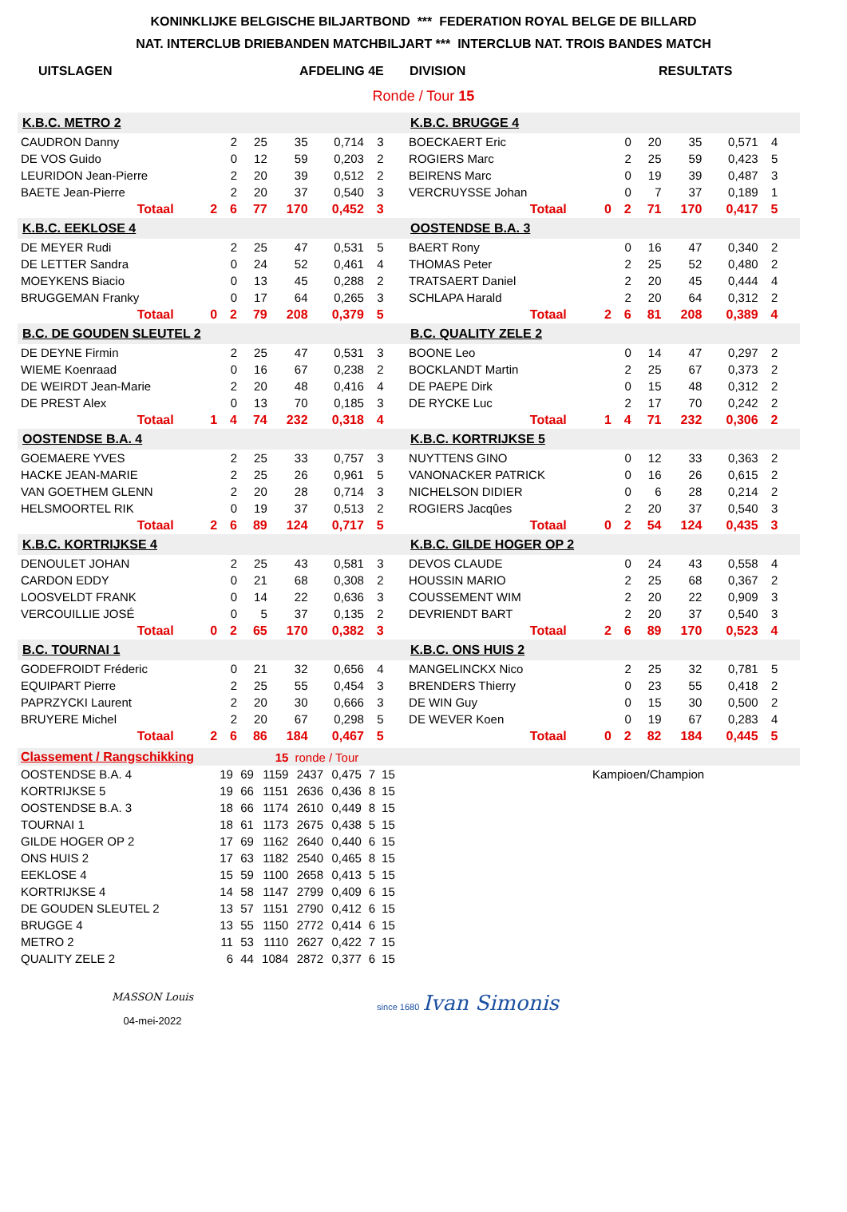KONINKLIJKE BELGISCHE BILJARTBOND *** FEDERATION ROYAL BELGE DE BILLARD
NAT. INTERCLUB DRIEBANDEN MATCHBILJART *** INTERCLUB NAT. TROIS BANDES MATCH
UITSLAGEN AFDELING 4E DIVISION RESULTATS
Ronde / Tour 15
| K.B.C. METRO 2 | | | | | | | | | | K.B.C. BRUGGE 4 | | | | | | | | | |
| CAUDRON Danny | | | 2 | 25 | 35 | 0,714 | 3 | | | BOECKAERT Eric | | | 0 | 20 | 35 | 0,571 | 4 | | |
| DE VOS Guido | | | 0 | 12 | 59 | 0,203 | 2 | | | ROGIERS Marc | | | 2 | 25 | 59 | 0,423 | 5 | | |
| LEURIDON Jean-Pierre | | | 2 | 20 | 39 | 0,512 | 2 | | | BEIRENS Marc | | | 0 | 19 | 39 | 0,487 | 3 | | |
| BAETE Jean-Pierre | | | 2 | 20 | 37 | 0,540 | 3 | | | VERCRUYSSE Johan | | | 0 | 7 | 37 | 0,189 | 1 | | |
| | Totaal | 2 | 6 | 77 | 170 | 0,452 | 3 | | | | Totaal | 0 | 2 | 71 | 170 | 0,417 | 5 | | |
| K.B.C. EEKLOSE 4 | | | | | | | | | | OOSTENDSE B.A. 3 | | | | | | | | | |
| DE MEYER Rudi | | | 2 | 25 | 47 | 0,531 | 5 | | | BAERT Rony | | | 0 | 16 | 47 | 0,340 | 2 | | |
| DE LETTER Sandra | | | 0 | 24 | 52 | 0,461 | 4 | | | THOMAS Peter | | | 2 | 25 | 52 | 0,480 | 2 | | |
| MOEYKENS Biacio | | | 0 | 13 | 45 | 0,288 | 2 | | | TRATSAERT Daniel | | | 2 | 20 | 45 | 0,444 | 4 | | |
| BRUGGEMAN Franky | | | 0 | 17 | 64 | 0,265 | 3 | | | SCHLAPA Harald | | | 2 | 20 | 64 | 0,312 | 2 | | |
| | Totaal | 0 | 2 | 79 | 208 | 0,379 | 5 | | | | Totaal | 2 | 6 | 81 | 208 | 0,389 | 4 | | |
| B.C. DE GOUDEN SLEUTEL 2 | | | | | | | | | | B.C. QUALITY ZELE 2 | | | | | | | | | |
| DE DEYNE Firmin | | | 2 | 25 | 47 | 0,531 | 3 | | | BOONE Leo | | | 0 | 14 | 47 | 0,297 | 2 | | |
| WIEME Koenraad | | | 0 | 16 | 67 | 0,238 | 2 | | | BOCKLANDT Martin | | | 2 | 25 | 67 | 0,373 | 2 | | |
| DE WEIRDT Jean-Marie | | | 2 | 20 | 48 | 0,416 | 4 | | | DE PAEPE Dirk | | | 0 | 15 | 48 | 0,312 | 2 | | |
| DE PREST Alex | | | 0 | 13 | 70 | 0,185 | 3 | | | DE RYCKE Luc | | | 2 | 17 | 70 | 0,242 | 2 | | |
| | Totaal | 1 | 4 | 74 | 232 | 0,318 | 4 | | | | Totaal | 1 | 4 | 71 | 232 | 0,306 | 2 | | |
| OOSTENDSE B.A. 4 | | | | | | | | | | K.B.C. KORTRIJKSE 5 | | | | | | | | | |
| GOEMAERE YVES | | | 2 | 25 | 33 | 0,757 | 3 | | | NUYTTENS GINO | | | 0 | 12 | 33 | 0,363 | 2 | | |
| HACKE JEAN-MARIE | | | 2 | 25 | 26 | 0,961 | 5 | | | VANONACKER PATRICK | | | 0 | 16 | 26 | 0,615 | 2 | | |
| VAN GOETHEM GLENN | | | 2 | 20 | 28 | 0,714 | 3 | | | NICHELSON DIDIER | | | 0 | 6 | 28 | 0,214 | 2 | | |
| HELSMOORTEL RIK | | | 0 | 19 | 37 | 0,513 | 2 | | | ROGIERS Jacqûes | | | 2 | 20 | 37 | 0,540 | 3 | | |
| | Totaal | 2 | 6 | 89 | 124 | 0,717 | 5 | | | | Totaal | 0 | 2 | 54 | 124 | 0,435 | 3 | | |
| K.B.C. KORTRIJKSE 4 | | | | | | | | | | K.B.C. GILDE HOGER OP 2 | | | | | | | | | |
| DENOULET JOHAN | | | 2 | 25 | 43 | 0,581 | 3 | | | DEVOS CLAUDE | | | 0 | 24 | 43 | 0,558 | 4 | | |
| CARDON EDDY | | | 0 | 21 | 68 | 0,308 | 2 | | | HOUSSIN MARIO | | | 2 | 25 | 68 | 0,367 | 2 | | |
| LOOSVELDT FRANK | | | 0 | 14 | 22 | 0,636 | 3 | | | COUSSEMENT WIM | | | 2 | 20 | 22 | 0,909 | 3 | | |
| VERCOUILLIE JOSÉ | | | 0 | 5 | 37 | 0,135 | 2 | | | DEVRIENDT BART | | | 2 | 20 | 37 | 0,540 | 3 | | |
| | Totaal | 0 | 2 | 65 | 170 | 0,382 | 3 | | | | Totaal | 2 | 6 | 89 | 170 | 0,523 | 4 | | |
| B.C. TOURNAI 1 | | | | | | | | | | K.B.C. ONS HUIS 2 | | | | | | | | | |
| GODEFROIDT Fréderic | | | 0 | 21 | 32 | 0,656 | 4 | | | MANGELINCKX Nico | | | 2 | 25 | 32 | 0,781 | 5 | | |
| EQUIPART Pierre | | | 2 | 25 | 55 | 0,454 | 3 | | | BRENDERS Thierry | | | 0 | 23 | 55 | 0,418 | 2 | | |
| PAPRZYCKI Laurent | | | 2 | 20 | 30 | 0,666 | 3 | | | DE WIN Guy | | | 0 | 15 | 30 | 0,500 | 2 | | |
| BRUYERE Michel | | | 2 | 20 | 67 | 0,298 | 5 | | | DE WEVER Koen | | | 0 | 19 | 67 | 0,283 | 4 | | |
| | Totaal | 2 | 6 | 86 | 184 | 0,467 | 5 | | | | Totaal | 0 | 2 | 82 | 184 | 0,445 | 5 | | |
| Classement / Rangschikking | | | 15 | ronde / Tour | | | | | | |
| OOSTENDSE B.A. 4 | 19 | 69 | 1159 | 2437 | 0,475 | 7 | 15 | | Kampioen/Champion | |
| KORTRIJKSE 5 | 19 | 66 | 1151 | 2636 | 0,436 | 8 | 15 | | | |
| OOSTENDSE B.A. 3 | 18 | 66 | 1174 | 2610 | 0,449 | 8 | 15 | | | |
| TOURNAI 1 | 18 | 61 | 1173 | 2675 | 0,438 | 5 | 15 | | | |
| GILDE HOGER OP 2 | 17 | 69 | 1162 | 2640 | 0,440 | 6 | 15 | | | |
| ONS HUIS 2 | 17 | 63 | 1182 | 2540 | 0,465 | 8 | 15 | | | |
| EEKLOSE 4 | 15 | 59 | 1100 | 2658 | 0,413 | 5 | 15 | | | |
| KORTRIJKSE 4 | 14 | 58 | 1147 | 2799 | 0,409 | 6 | 15 | | | |
| DE GOUDEN SLEUTEL 2 | 13 | 57 | 1151 | 2790 | 0,412 | 6 | 15 | | | |
| BRUGGE 4 | 13 | 55 | 1150 | 2772 | 0,414 | 6 | 15 | | | |
| METRO 2 | 11 | 53 | 1110 | 2627 | 0,422 | 7 | 15 | | | |
| QUALITY ZELE 2 | 6 | 44 | 1084 | 2872 | 0,377 | 6 | 15 | | | |
MASSON Louis
04-mei-2022
since 1680 Ivan Simonis